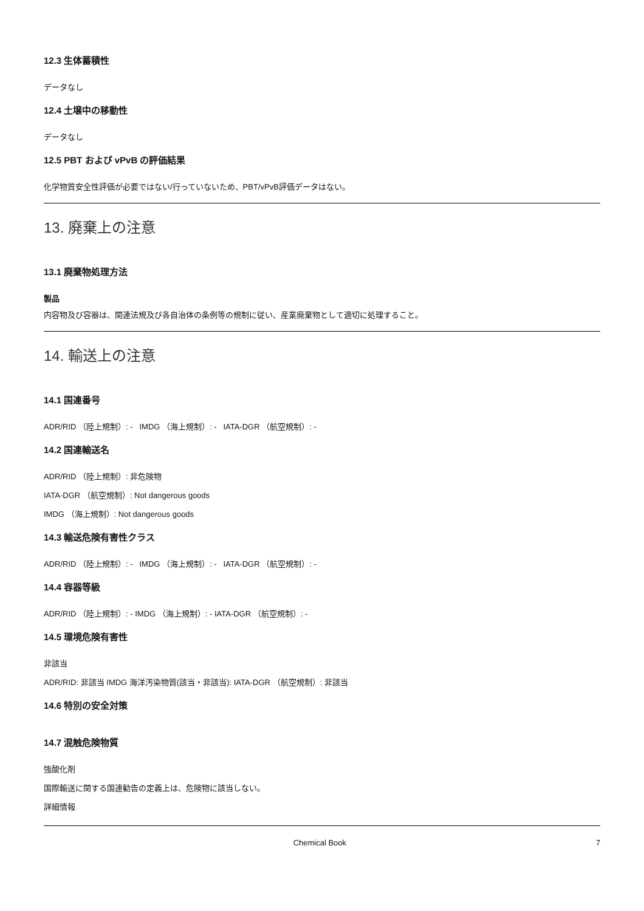12.3 生体蓄積性
データなし
12.4 土壌中の移動性
データなし
12.5 PBT および vPvB の評価結果
化学物質安全性評価が必要ではない/行っていないため、PBT/vPvB評価データはない。
13. 廃棄上の注意
13.1 廃棄物処理方法
製品
内容物及び容器は、関連法規及び各自治体の条例等の規制に従い、産業廃棄物として適切に処理すること。
14. 輸送上の注意
14.1 国連番号
ADR/RID （陸上規制）: - IMDG （海上規制）: - IATA-DGR （航空規制）: -
14.2 国連輸送名
ADR/RID （陸上規制）: 非危険物
IATA-DGR （航空規制）: Not dangerous goods
IMDG （海上規制）: Not dangerous goods
14.3 輸送危険有害性クラス
ADR/RID （陸上規制）: - IMDG （海上規制）: - IATA-DGR （航空規制）: -
14.4 容器等級
ADR/RID （陸上規制）: - IMDG （海上規制）: - IATA-DGR （航空規制）: -
14.5 環境危険有害性
非該当
ADR/RID: 非該当 IMDG 海洋汚染物質(該当・非該当): IATA-DGR （航空規制）: 非該当
14.6 特別の安全対策
14.7 混触危険物質
強酸化剤
国際輸送に関する国連勧告の定義上は、危険物に該当しない。
詳細情報
Chemical Book 7